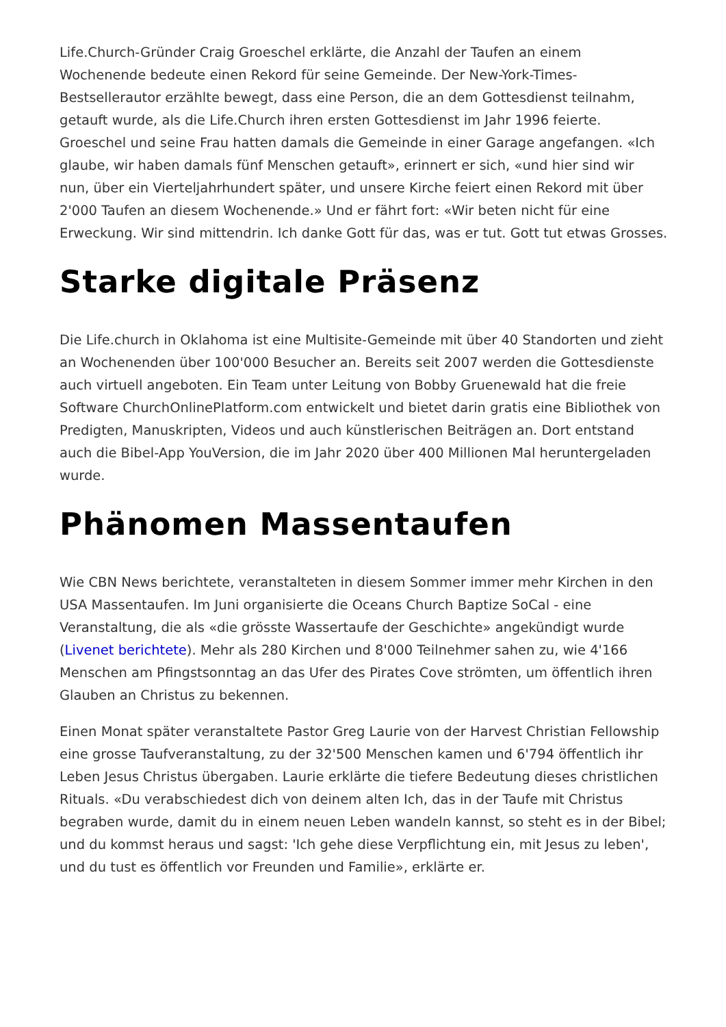Life.Church-Gründer Craig Groeschel erklärte, die Anzahl der Taufen an einem Wochenende bedeute einen Rekord für seine Gemeinde. Der New-York-Times-Bestsellerautor erzählte bewegt, dass eine Person, die an dem Gottesdienst teilnahm, getauft wurde, als die Life.Church ihren ersten Gottesdienst im Jahr 1996 feierte. Groeschel und seine Frau hatten damals die Gemeinde in einer Garage angefangen. «Ich glaube, wir haben damals fünf Menschen getauft», erinnert er sich, «und hier sind wir nun, über ein Vierteljahrhundert später, und unsere Kirche feiert einen Rekord mit über 2'000 Taufen an diesem Wochenende.» Und er fährt fort: «Wir beten nicht für eine Erweckung. Wir sind mittendrin. Ich danke Gott für das, was er tut. Gott tut etwas Grosses.
Starke digitale Präsenz
Die Life.church in Oklahoma ist eine Multisite-Gemeinde mit über 40 Standorten und zieht an Wochenenden über 100'000 Besucher an. Bereits seit 2007 werden die Gottesdienste auch virtuell angeboten. Ein Team unter Leitung von Bobby Gruenewald hat die freie Software ChurchOnlinePlatform.com entwickelt und bietet darin gratis eine Bibliothek von Predigten, Manuskripten, Videos und auch künstlerischen Beiträgen an. Dort entstand auch die Bibel-App YouVersion, die im Jahr 2020 über 400 Millionen Mal heruntergeladen wurde.
Phänomen Massentaufen
Wie CBN News berichtete, veranstalteten in diesem Sommer immer mehr Kirchen in den USA Massentaufen. Im Juni organisierte die Oceans Church Baptize SoCal - eine Veranstaltung, die als «die grösste Wassertaufe der Geschichte» angekündigt wurde (Livenet berichtete). Mehr als 280 Kirchen und 8'000 Teilnehmer sahen zu, wie 4'166 Menschen am Pfingstsonntag an das Ufer des Pirates Cove strömten, um öffentlich ihren Glauben an Christus zu bekennen.
Einen Monat später veranstaltete Pastor Greg Laurie von der Harvest Christian Fellowship eine grosse Taufveranstaltung, zu der 32'500 Menschen kamen und 6'794 öffentlich ihr Leben Jesus Christus übergaben. Laurie erklärte die tiefere Bedeutung dieses christlichen Rituals. «Du verabschiedest dich von deinem alten Ich, das in der Taufe mit Christus begraben wurde, damit du in einem neuen Leben wandeln kannst, so steht es in der Bibel; und du kommst heraus und sagst: 'Ich gehe diese Verpflichtung ein, mit Jesus zu leben', und du tust es öffentlich vor Freunden und Familie», erklärte er.